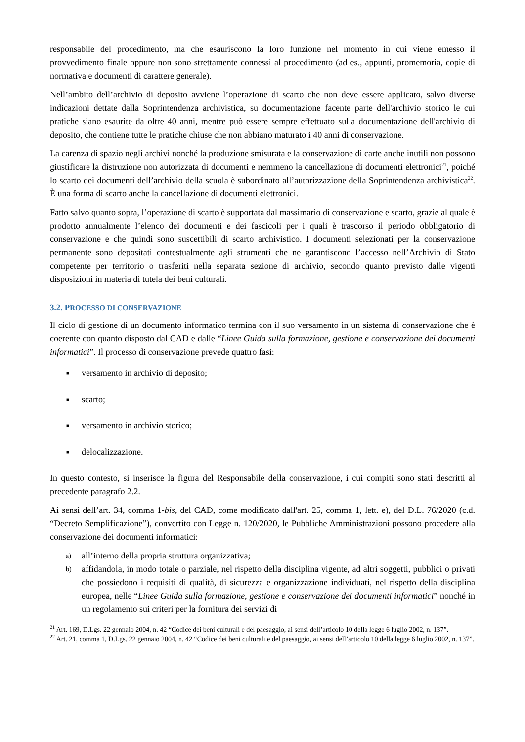responsabile del procedimento, ma che esauriscono la loro funzione nel momento in cui viene emesso il provvedimento finale oppure non sono strettamente connessi al procedimento (ad es., appunti, promemoria, copie di normativa e documenti di carattere generale).
Nell’ambito dell’archivio di deposito avviene l’operazione di scarto che non deve essere applicato, salvo diverse indicazioni dettate dalla Soprintendenza archivistica, su documentazione facente parte dell'archivio storico le cui pratiche siano esaurite da oltre 40 anni, mentre può essere sempre effettuato sulla documentazione dell'archivio di deposito, che contiene tutte le pratiche chiuse che non abbiano maturato i 40 anni di conservazione.
La carenza di spazio negli archivi nonché la produzione smisurata e la conservazione di carte anche inutili non possono giustificare la distruzione non autorizzata di documenti e nemmeno la cancellazione di documenti elettronici<sup>21</sup>, poiché lo scarto dei documenti dell’archivio della scuola è subordinato all’autorizzazione della Soprintendenza archivistica<sup>22</sup>. È una forma di scarto anche la cancellazione di documenti elettronici.
Fatto salvo quanto sopra, l’operazione di scarto è supportata dal massimario di conservazione e scarto, grazie al quale è prodotto annualmente l’elenco dei documenti e dei fascicoli per i quali è trascorso il periodo obbligatorio di conservazione e che quindi sono suscettibili di scarto archivistico. I documenti selezionati per la conservazione permanente sono depositati contestualmente agli strumenti che ne garantiscono l’accesso nell’Archivio di Stato competente per territorio o trasferiti nella separata sezione di archivio, secondo quanto previsto dalle vigenti disposizioni in materia di tutela dei beni culturali.
3.2. PROCESSO DI CONSERVAZIONE
Il ciclo di gestione di un documento informatico termina con il suo versamento in un sistema di conservazione che è coerente con quanto disposto dal CAD e dalle “Linee Guida sulla formazione, gestione e conservazione dei documenti informatici”. Il processo di conservazione prevede quattro fasi:
■ versamento in archivio di deposito;
■ scarto;
■ versamento in archivio storico;
■ delocalizzazione.
In questo contesto, si inserisce la figura del Responsabile della conservazione, i cui compiti sono stati descritti al precedente paragrafo 2.2.
Ai sensi dell’art. 34, comma 1-bis, del CAD, come modificato dall'art. 25, comma 1, lett. e), del D.L. 76/2020 (c.d. “Decreto Semplificazione”), convertito con Legge n. 120/2020, le Pubbliche Amministrazioni possono procedere alla conservazione dei documenti informatici:
a) all’interno della propria struttura organizzativa;
b) affidandola, in modo totale o parziale, nel rispetto della disciplina vigente, ad altri soggetti, pubblici o privati che possiedono i requisiti di qualità, di sicurezza e organizzazione individuati, nel rispetto della disciplina europea, nelle “Linee Guida sulla formazione, gestione e conservazione dei documenti informatici” nonché in un regolamento sui criteri per la fornitura dei servizi di
<sup>21</sup> Art. 169, D.Lgs. 22 gennaio 2004, n. 42 “Codice dei beni culturali e del paesaggio, ai sensi dell’articolo 10 della legge 6 luglio 2002, n. 137”.
<sup>22</sup> Art. 21, comma 1, D.Lgs. 22 gennaio 2004, n. 42 “Codice dei beni culturali e del paesaggio, ai sensi dell’articolo 10 della legge 6 luglio 2002, n. 137”.